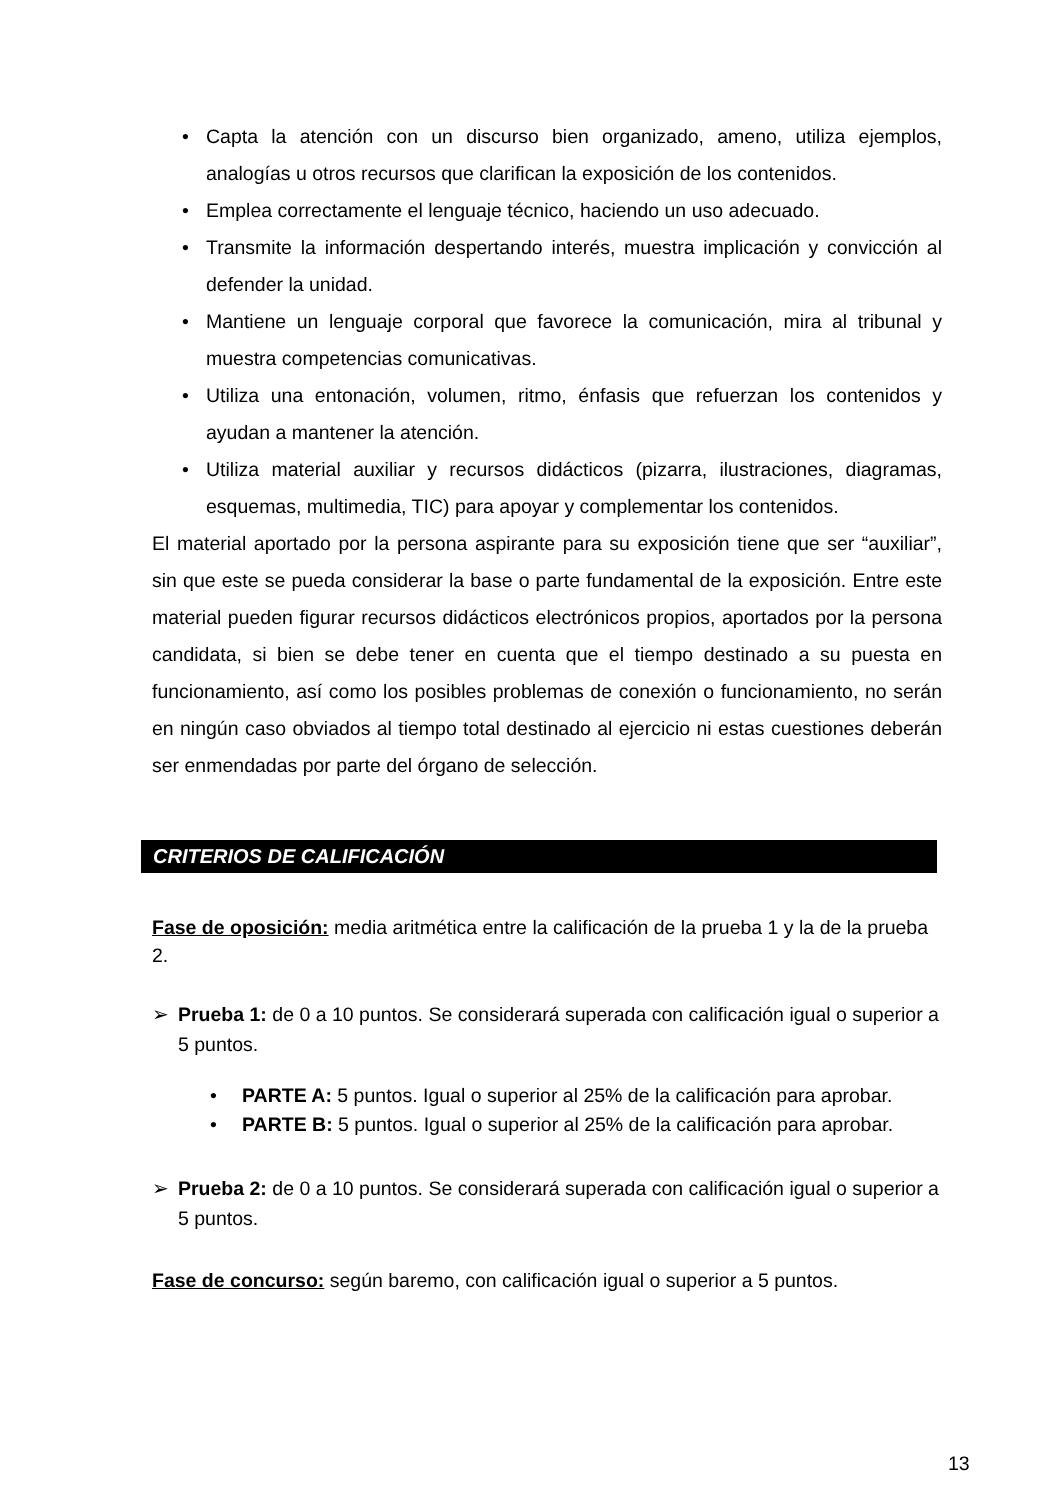• Capta la atención con un discurso bien organizado, ameno, utiliza ejemplos, analogías u otros recursos que clarifican la exposición de los contenidos.
• Emplea correctamente el lenguaje técnico, haciendo un uso adecuado.
• Transmite la información despertando interés, muestra implicación y convicción al defender la unidad.
• Mantiene un lenguaje corporal que favorece la comunicación, mira al tribunal y muestra competencias comunicativas.
• Utiliza una entonación, volumen, ritmo, énfasis que refuerzan los contenidos y ayudan a mantener la atención.
• Utiliza material auxiliar y recursos didácticos (pizarra, ilustraciones, diagramas, esquemas, multimedia, TIC) para apoyar y complementar los contenidos.
El material aportado por la persona aspirante para su exposición tiene que ser “auxiliar”, sin que este se pueda considerar la base o parte fundamental de la exposición. Entre este material pueden figurar recursos didácticos electrónicos propios, aportados por la persona candidata, si bien se debe tener en cuenta que el tiempo destinado a su puesta en funcionamiento, así como los posibles problemas de conexión o funcionamiento, no serán en ningún caso obviados al tiempo total destinado al ejercicio ni estas cuestiones deberán ser enmendadas por parte del órgano de selección.
CRITERIOS DE CALIFICACIÓN
Fase de oposición: media aritmética entre la calificación de la prueba 1 y la de la prueba 2.
➢ Prueba 1: de 0 a 10 puntos. Se considerará superada con calificación igual o superior a 5 puntos.
• PARTE A: 5 puntos. Igual o superior al 25% de la calificación para aprobar.
• PARTE B: 5 puntos. Igual o superior al 25% de la calificación para aprobar.
➢ Prueba 2: de 0 a 10 puntos. Se considerará superada con calificación igual o superior a 5 puntos.
Fase de concurso: según baremo, con calificación igual o superior a 5 puntos.
13